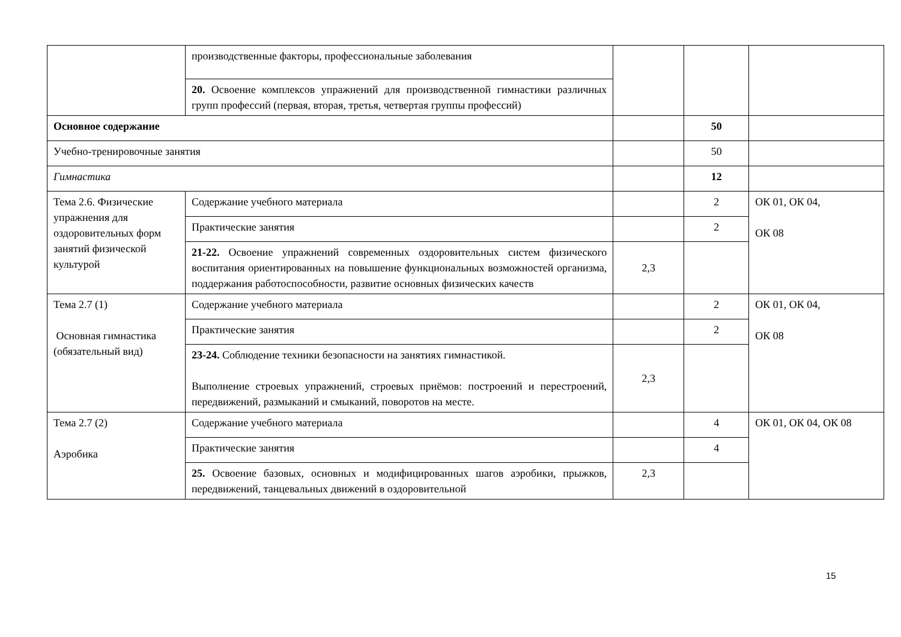| | производственные факторы, профессиональные заболевания | | | |
| | 20. Освоение комплексов упражнений для производственной гимнастики различных групп профессий (первая, вторая, третья, четвертая группы профессий) | | | |
| Основное содержание | | | 50 | |
| Учебно-тренировочные занятия | | | 50 | |
| Гимнастика | | | 12 | |
| Тема 2.6. Физические упражнения для оздоровительных форм занятий физической культурой | Содержание учебного материала | | 2 | ОК 01, ОК 04, ОК 08 |
| | Практические занятия | | 2 | |
| | 21-22. Освоение упражнений современных оздоровительных систем физического воспитания ориентированных на повышение функциональных возможностей организма, поддержания работоспособности, развитие основных физических качеств | 2,3 | | |
| Тема 2.7 (1) Основная гимнастика (обязательный вид) | Содержание учебного материала | | 2 | ОК 01, ОК 04, ОК 08 |
| | Практические занятия | | 2 | |
| | 23-24. Соблюдение техники безопасности на занятиях гимнастикой. Выполнение строевых упражнений, строевых приёмов: построений и перестроений, передвижений, размыканий и смыканий, поворотов на месте. | 2,3 | | |
| Тема 2.7 (2) Аэробика | Содержание учебного материала | | 4 | ОК 01, ОК 04, ОК 08 |
| | Практические занятия | | 4 | |
| | 25. Освоение базовых, основных и модифицированных шагов аэробики, прыжков, передвижений, танцевальных движений в оздоровительной | 2,3 | | |
15